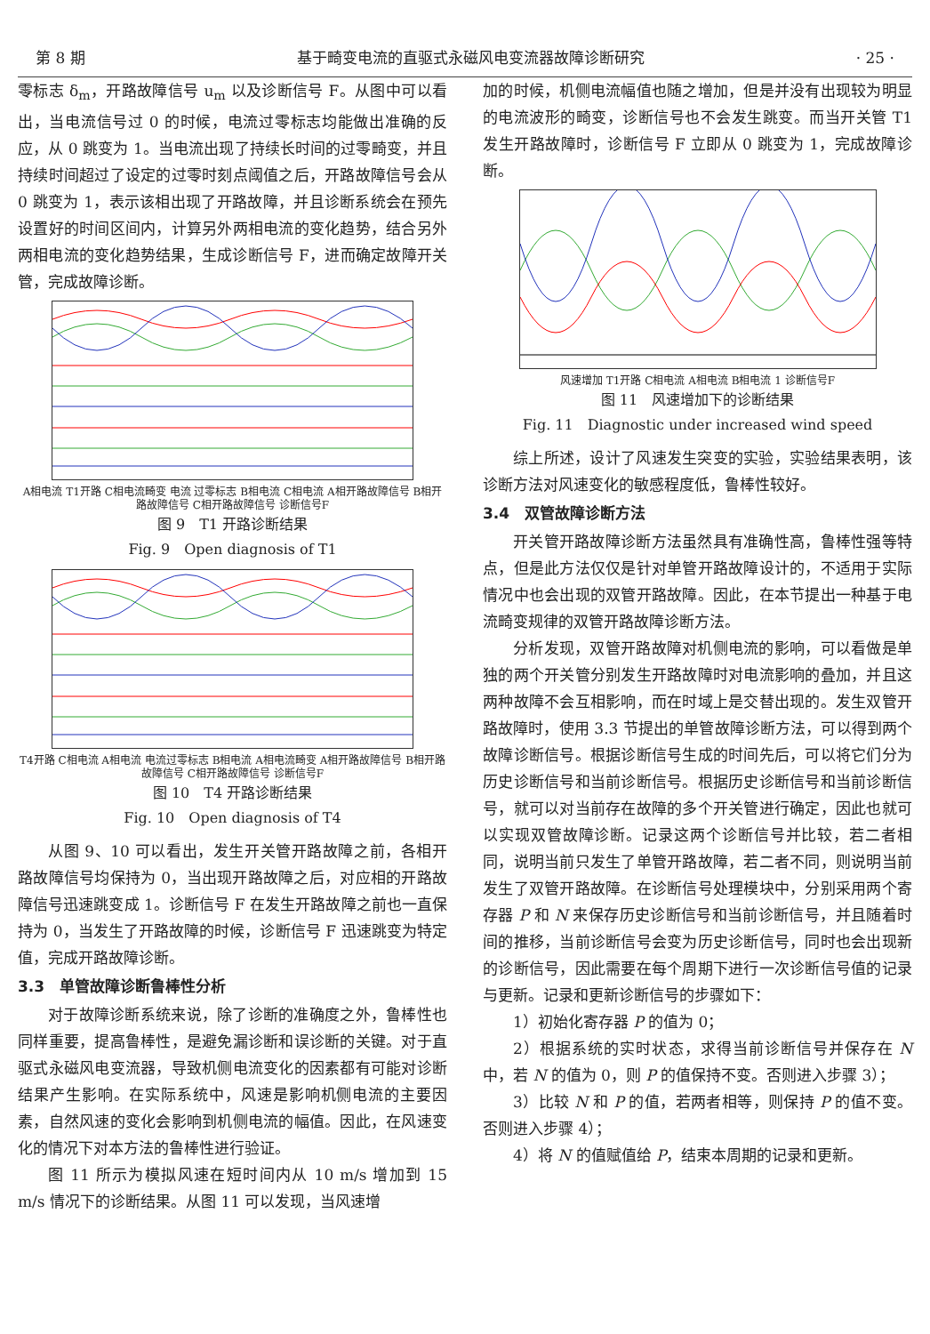第 8 期 基于畸变电流的直驱式永磁风电变流器故障诊断研究 · 25 ·
零标志 δ<sub>m</sub>，开路故障信号 u<sub>m</sub> 以及诊断信号 F。从图中可以看出，当电流信号过 0 的时候，电流过零标志均能做出准确的反应，从 0 跳变为 1。当电流出现了持续长时间的过零畸变，并且持续时间超过了设定的过零时刻点阈值之后，开路故障信号会从 0 跳变为 1，表示该相出现了开路故障，并且诊断系统会在预先设置好的时间区间内，计算另外两相电流的变化趋势，结合另外两相电流的变化趋势结果，生成诊断信号 F，进而确定故障开关管，完成故障诊断。
A相电流 T1开路 C相电流畸变 电流 过零标志 B相电流 C相电流 A相开路故障信号 B相开路故障信号 C相开路故障信号 诊断信号F
图 9　T1 开路诊断结果
Fig. 9　Open diagnosis of T1
T4开路 C相电流 A相电流 电流过零标志 B相电流 A相电流畸变 A相开路故障信号 B相开路故障信号 C相开路故障信号 诊断信号F
图 10　T4 开路诊断结果
Fig. 10　Open diagnosis of T4
从图 9、10 可以看出，发生开关管开路故障之前，各相开路故障信号均保持为 0，当出现开路故障之后，对应相的开路故障信号迅速跳变成 1。诊断信号 F 在发生开路故障之前也一直保持为 0，当发生了开路故障的时候，诊断信号 F 迅速跳变为特定值，完成开路故障诊断。
3.3　单管故障诊断鲁棒性分析
对于故障诊断系统来说，除了诊断的准确度之外，鲁棒性也同样重要，提高鲁棒性，是避免漏诊断和误诊断的关键。对于直驱式永磁风电变流器，导致机侧电流变化的因素都有可能对诊断结果产生影响。在实际系统中，风速是影响机侧电流的主要因素，自然风速的变化会影响到机侧电流的幅值。因此，在风速变化的情况下对本方法的鲁棒性进行验证。
图 11 所示为模拟风速在短时间内从 10 m/s 增加到 15 m/s 情况下的诊断结果。从图 11 可以发现，当风速增
加的时候，机侧电流幅值也随之增加，但是并没有出现较为明显的电流波形的畸变，诊断信号也不会发生跳变。而当开关管 T1 发生开路故障时，诊断信号 F 立即从 0 跳变为 1，完成故障诊断。
风速增加 T1开路 C相电流 A相电流 B相电流 1 诊断信号F
图 11　风速增加下的诊断结果
Fig. 11　Diagnostic under increased wind speed
综上所述，设计了风速发生突变的实验，实验结果表明，该诊断方法对风速变化的敏感程度低，鲁棒性较好。
3.4　双管故障诊断方法
开关管开路故障诊断方法虽然具有准确性高，鲁棒性强等特点，但是此方法仅仅是针对单管开路故障设计的，不适用于实际情况中也会出现的双管开路故障。因此，在本节提出一种基于电流畸变规律的双管开路故障诊断方法。
分析发现，双管开路故障对机侧电流的影响，可以看做是单独的两个开关管分别发生开路故障时对电流影响的叠加，并且这两种故障不会互相影响，而在时域上是交替出现的。发生双管开路故障时，使用 3.3 节提出的单管故障诊断方法，可以得到两个故障诊断信号。根据诊断信号生成的时间先后，可以将它们分为历史诊断信号和当前诊断信号。根据历史诊断信号和当前诊断信号，就可以对当前存在故障的多个开关管进行确定，因此也就可以实现双管故障诊断。记录这两个诊断信号并比较，若二者相同，说明当前只发生了单管开路故障，若二者不同，则说明当前发生了双管开路故障。在诊断信号处理模块中，分别采用两个寄存器 P 和 N 来保存历史诊断信号和当前诊断信号，并且随着时间的推移，当前诊断信号会变为历史诊断信号，同时也会出现新的诊断信号，因此需要在每个周期下进行一次诊断信号值的记录与更新。记录和更新诊断信号的步骤如下：
1）初始化寄存器 P 的值为 0；
2）根据系统的实时状态，求得当前诊断信号并保存在 N 中，若 N 的值为 0，则 P 的值保持不变。否则进入步骤 3）；
3）比较 N 和 P 的值，若两者相等，则保持 P 的值不变。否则进入步骤 4）；
4）将 N 的值赋值给 P，结束本周期的记录和更新。